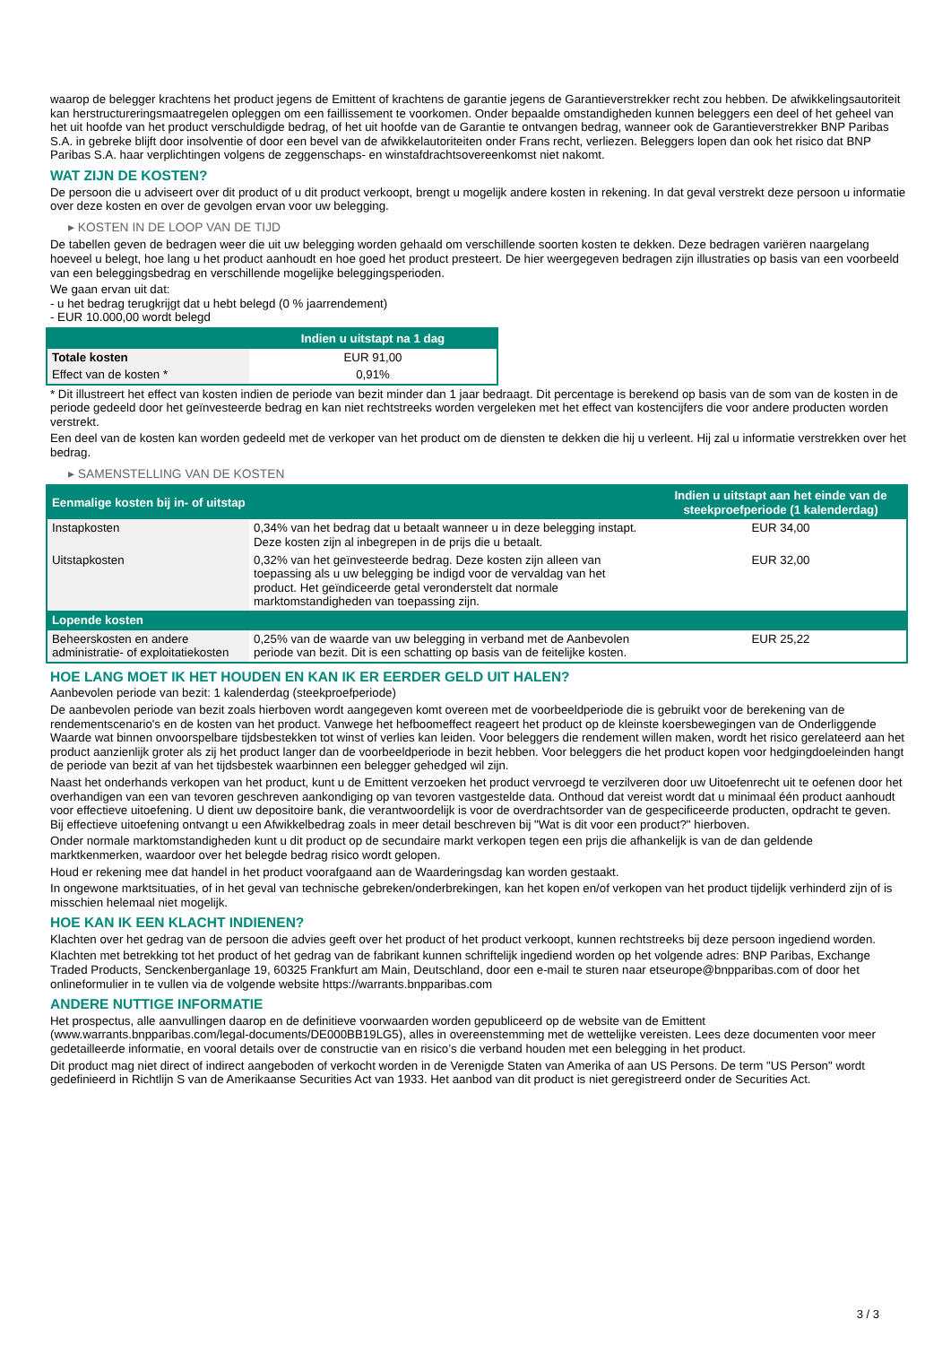waarop de belegger krachtens het product jegens de Emittent of krachtens de garantie jegens de Garantieverstrekker recht zou hebben. De afwikkelingsautoriteit kan herstructureringsmaatregelen opleggen om een faillissement te voorkomen. Onder bepaalde omstandigheden kunnen beleggers een deel of het geheel van het uit hoofde van het product verschuldigde bedrag, of het uit hoofde van de Garantie te ontvangen bedrag, wanneer ook de Garantieverstrekker BNP Paribas S.A. in gebreke blijft door insolventie of door een bevel van de afwikkelautoriteiten onder Frans recht, verliezen. Beleggers lopen dan ook het risico dat BNP Paribas S.A. haar verplichtingen volgens de zeggenschaps- en winstafdrachtsovereenkomst niet nakomt.
WAT ZIJN DE KOSTEN?
De persoon die u adviseert over dit product of u dit product verkoopt, brengt u mogelijk andere kosten in rekening. In dat geval verstrekt deze persoon u informatie over deze kosten en over de gevolgen ervan voor uw belegging.
▸ KOSTEN IN DE LOOP VAN DE TIJD
De tabellen geven de bedragen weer die uit uw belegging worden gehaald om verschillende soorten kosten te dekken. Deze bedragen variëren naargelang hoeveel u belegt, hoe lang u het product aanhoudt en hoe goed het product presteert. De hier weergegeven bedragen zijn illustraties op basis van een voorbeeld van een beleggingsbedrag en verschillende mogelijke beleggingsperioden.
We gaan ervan uit dat:
- u het bedrag terugkrijgt dat u hebt belegd (0 % jaarrendement)
- EUR 10.000,00 wordt belegd
| | Indien u uitstapt na 1 dag |
| --- | --- |
| Totale kosten | EUR 91,00 |
| Effect van de kosten * | 0,91% |
* Dit illustreert het effect van kosten indien de periode van bezit minder dan 1 jaar bedraagt. Dit percentage is berekend op basis van de som van de kosten in de periode gedeeld door het geïnvesteerde bedrag en kan niet rechtstreeks worden vergeleken met het effect van kostencijfers die voor andere producten worden verstrekt.
Een deel van de kosten kan worden gedeeld met de verkoper van het product om de diensten te dekken die hij u verleent. Hij zal u informatie verstrekken over het bedrag.
▸ SAMENSTELLING VAN DE KOSTEN
| Eenmalige kosten bij in- of uitstap | | Indien u uitstapt aan het einde van de steekproefperiode (1 kalenderdag) |
| --- | --- | --- |
| Instapkosten | 0,34% van het bedrag dat u betaalt wanneer u in deze belegging instapt. Deze kosten zijn al inbegrepen in de prijs die u betaalt. | EUR 34,00 |
| Uitstapkosten | 0,32% van het geïnvesteerde bedrag. Deze kosten zijn alleen van toepassing als u uw belegging be indigd voor de vervaldag van het product. Het geïndiceerde getal veronderstelt dat normale marktomstandigheden van toepassing zijn. | EUR 32,00 |
| Lopende kosten | | |
| Beheerskosten en andere administratie- of exploitatiekosten | 0,25% van de waarde van uw belegging in verband met de Aanbevolen periode van bezit. Dit is een schatting op basis van de feitelijke kosten. | EUR 25,22 |
HOE LANG MOET IK HET HOUDEN EN KAN IK ER EERDER GELD UIT HALEN?
Aanbevolen periode van bezit: 1 kalenderdag (steekproefperiode)
De aanbevolen periode van bezit zoals hierboven wordt aangegeven komt overeen met de voorbeeldperiode die is gebruikt voor de berekening van de rendementscenario's en de kosten van het product. Vanwege het hefboomeffect reageert het product op de kleinste koersbewegingen van de Onderliggende Waarde wat binnen onvoorspelbare tijdsbestekken tot winst of verlies kan leiden. Voor beleggers die rendement willen maken, wordt het risico gerelateerd aan het product aanzienlijk groter als zij het product langer dan de voorbeeldperiode in bezit hebben. Voor beleggers die het product kopen voor hedgingdoeleinden hangt de periode van bezit af van het tijdsbestek waarbinnen een belegger gehedged wil zijn.
Naast het onderhands verkopen van het product, kunt u de Emittent verzoeken het product vervroegd te verzilveren door uw Uitoefenrecht uit te oefenen door het overhandigen van een van tevoren geschreven aankondiging op van tevoren vastgestelde data. Onthoud dat vereist wordt dat u minimaal één product aanhoudt voor effectieve uitoefening. U dient uw depositoire bank, die verantwoordelijk is voor de overdrachtsorder van de gespecificeerde producten, opdracht te geven. Bij effectieve uitoefening ontvangt u een Afwikkelbedrag zoals in meer detail beschreven bij "Wat is dit voor een product?" hierboven.
Onder normale marktomstandigheden kunt u dit product op de secundaire markt verkopen tegen een prijs die afhankelijk is van de dan geldende marktkenmerken, waardoor over het belegde bedrag risico wordt gelopen.
Houd er rekening mee dat handel in het product voorafgaand aan de Waarderingsdag kan worden gestaakt.
In ongewone marktsituaties, of in het geval van technische gebreken/onderbrekingen, kan het kopen en/of verkopen van het product tijdelijk verhinderd zijn of is misschien helemaal niet mogelijk.
HOE KAN IK EEN KLACHT INDIENEN?
Klachten over het gedrag van de persoon die advies geeft over het product of het product verkoopt, kunnen rechtstreeks bij deze persoon ingediend worden.
Klachten met betrekking tot het product of het gedrag van de fabrikant kunnen schriftelijk ingediend worden op het volgende adres: BNP Paribas, Exchange Traded Products, Senckenberganlage 19, 60325 Frankfurt am Main, Deutschland, door een e-mail te sturen naar etseurope@bnpparibas.com of door het onlineformulier in te vullen via de volgende website https://warrants.bnpparibas.com
ANDERE NUTTIGE INFORMATIE
Het prospectus, alle aanvullingen daarop en de definitieve voorwaarden worden gepubliceerd op de website van de Emittent (www.warrants.bnpparibas.com/legal-documents/DE000BB19LG5), alles in overeenstemming met de wettelijke vereisten. Lees deze documenten voor meer gedetailleerde informatie, en vooral details over de constructie van en risico’s die verband houden met een belegging in het product.
Dit product mag niet direct of indirect aangeboden of verkocht worden in de Verenigde Staten van Amerika of aan US Persons. De term "US Person" wordt gedefinieerd in Richtlijn S van de Amerikaanse Securities Act van 1933. Het aanbod van dit product is niet geregistreerd onder de Securities Act.
3 / 3